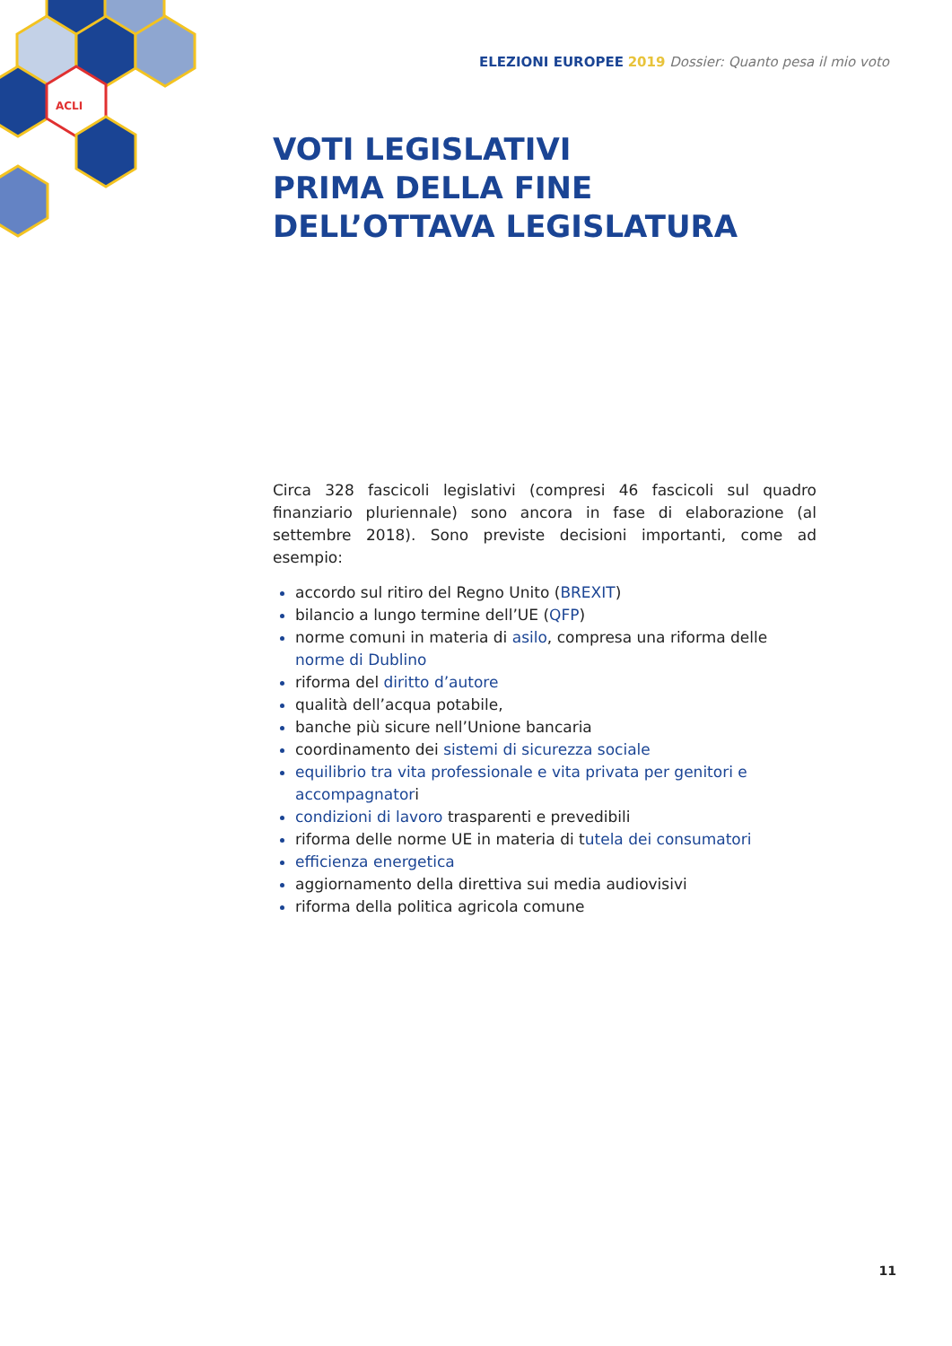ACLI
ELEZIONI EUROPEE 2019 Dossier: Quanto pesa il mio voto
VOTI LEGISLATIVI
PRIMA DELLA FINE
DELL’OTTAVA LEGISLATURA
Circa 328 fascicoli legislativi (compresi 46 fascicoli sul quadro finanziario pluriennale) sono ancora in fase di elaborazione (al settembre 2018). Sono previste decisioni importanti, come ad esempio:
accordo sul ritiro del Regno Unito (BREXIT)
bilancio a lungo termine dell’UE (QFP)
norme comuni in materia di asilo, compresa una riforma delle norme di Dublino
riforma del diritto d’autore
qualità dell’acqua potabile,
banche più sicure nell’Unione bancaria
coordinamento dei sistemi di sicurezza sociale
equilibrio tra vita professionale e vita privata per genitori e accompagnatori
condizioni di lavoro trasparenti e prevedibili
riforma delle norme UE in materia di tutela dei consumatori
efficienza energetica
aggiornamento della direttiva sui media audiovisivi
riforma della politica agricola comune
11